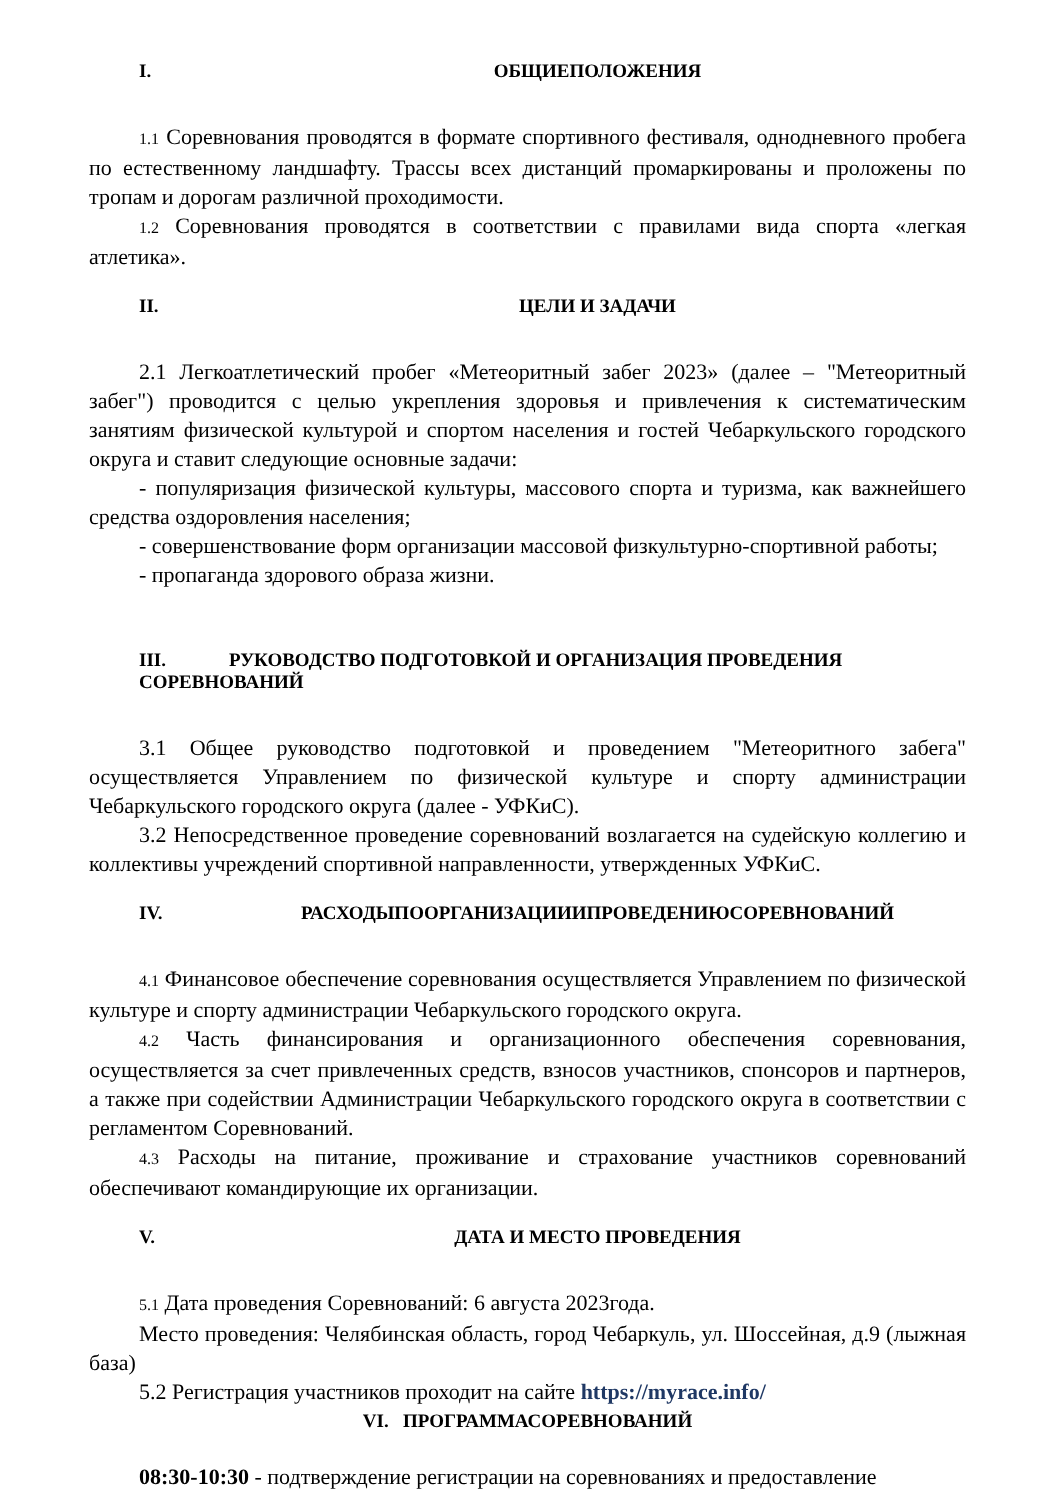I. ОБЩИЕПОЛОЖЕНИЯ
1.1 Соревнования проводятся в формате спортивного фестиваля, однодневного пробега по естественному ландшафту. Трассы всех дистанций промаркированы и проложены по тропам и дорогам различной проходимости.
1.2 Соревнования проводятся в соответствии с правилами вида спорта «легкая атлетика».
II. ЦЕЛИ И ЗАДАЧИ
2.1 Легкоатлетический пробег «Метеоритный забег 2023» (далее – "Метеоритный забег") проводится с целью укрепления здоровья и привлечения к систематическим занятиям физической культурой и спортом населения и гостей Чебаркульского городского округа и ставит следующие основные задачи:
- популяризация физической культуры, массового спорта и туризма, как важнейшего средства оздоровления населения;
- совершенствование форм организации массовой физкультурно-спортивной работы;
- пропаганда здорового образа жизни.
III. РУКОВОДСТВО ПОДГОТОВКОЙ И ОРГАНИЗАЦИЯ ПРОВЕДЕНИЯ
СОРЕВНОВАНИЙ
3.1 Общее руководство подготовкой и проведением "Метеоритного забега" осуществляется Управлением по физической культуре и спорту администрации Чебаркульского городского округа (далее - УФКиС).
3.2 Непосредственное проведение соревнований возлагается на судейскую коллегию и коллективы учреждений спортивной направленности, утвержденных УФКиС.
IV. РАСХОДЫПООРГАНИЗАЦИИИПРОВЕДЕНИЮСОРЕВНОВАНИЙ
4.1 Финансовое обеспечение соревнования осуществляется Управлением по физической культуре и спорту администрации Чебаркульского городского округа.
4.2 Часть финансирования и организационного обеспечения соревнования, осуществляется за счет привлеченных средств, взносов участников, спонсоров и партнеров, а также при содействии Администрации Чебаркульского городского округа в соответствии с регламентом Соревнований.
4.3 Расходы на питание, проживание и страхование участников соревнований обеспечивают командирующие их организации.
V. ДАТА И МЕСТО ПРОВЕДЕНИЯ
5.1 Дата проведения Соревнований: 6 августа 2023года.
Место проведения: Челябинская область, город Чебаркуль, ул. Шоссейная, д.9 (лыжная база)
5.2 Регистрация участников проходит на сайте https://myrace.info/
VI. ПРОГРАММАСОРЕВНОВАНИЙ
08:30-10:30 - подтверждение регистрации на соревнованиях и предоставление